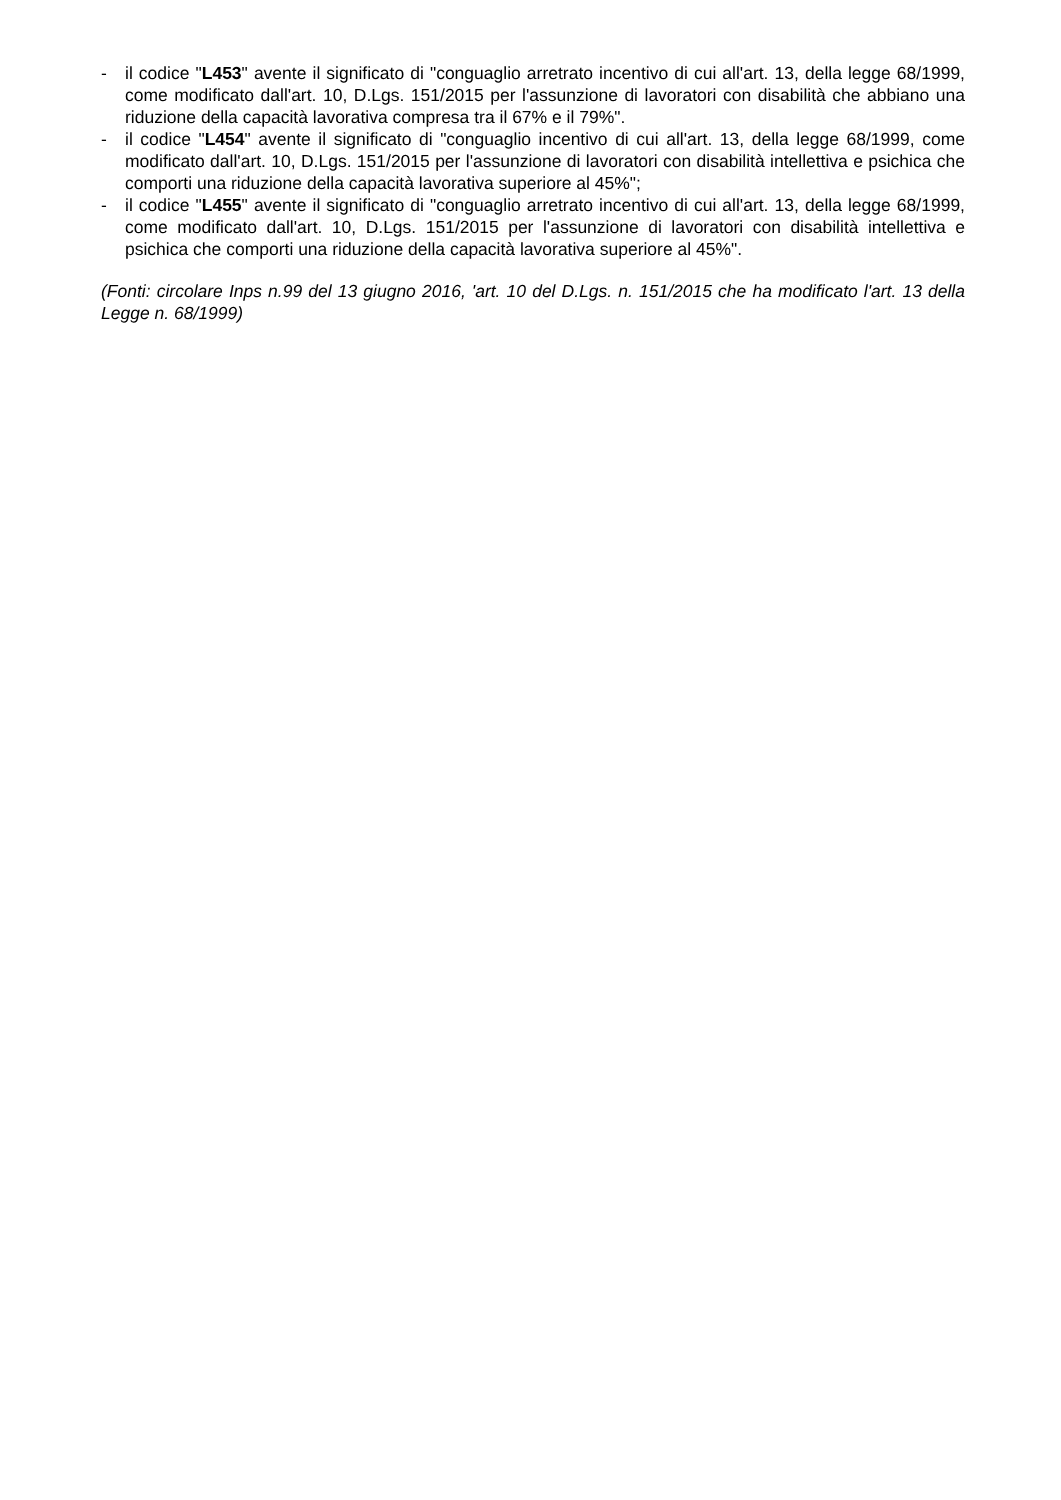- il codice "L453" avente il significato di "conguaglio arretrato incentivo di cui all'art. 13, della legge 68/1999, come modificato dall'art. 10, D.Lgs. 151/2015 per l'assunzione di lavoratori con disabilità che abbiano una riduzione della capacità lavorativa compresa tra il 67% e il 79%".
- il codice "L454" avente il significato di "conguaglio incentivo di cui all'art. 13, della legge 68/1999, come modificato dall'art. 10, D.Lgs. 151/2015 per l'assunzione di lavoratori con disabilità intellettiva e psichica che comporti una riduzione della capacità lavorativa superiore al 45%";
- il codice "L455" avente il significato di "conguaglio arretrato incentivo di cui all'art. 13, della legge 68/1999, come modificato dall'art. 10, D.Lgs. 151/2015 per l'assunzione di lavoratori con disabilità intellettiva e psichica che comporti una riduzione della capacità lavorativa superiore al 45%".
(Fonti: circolare Inps n.99 del 13 giugno 2016, 'art. 10 del D.Lgs. n. 151/2015 che ha modificato l'art. 13 della Legge n. 68/1999)